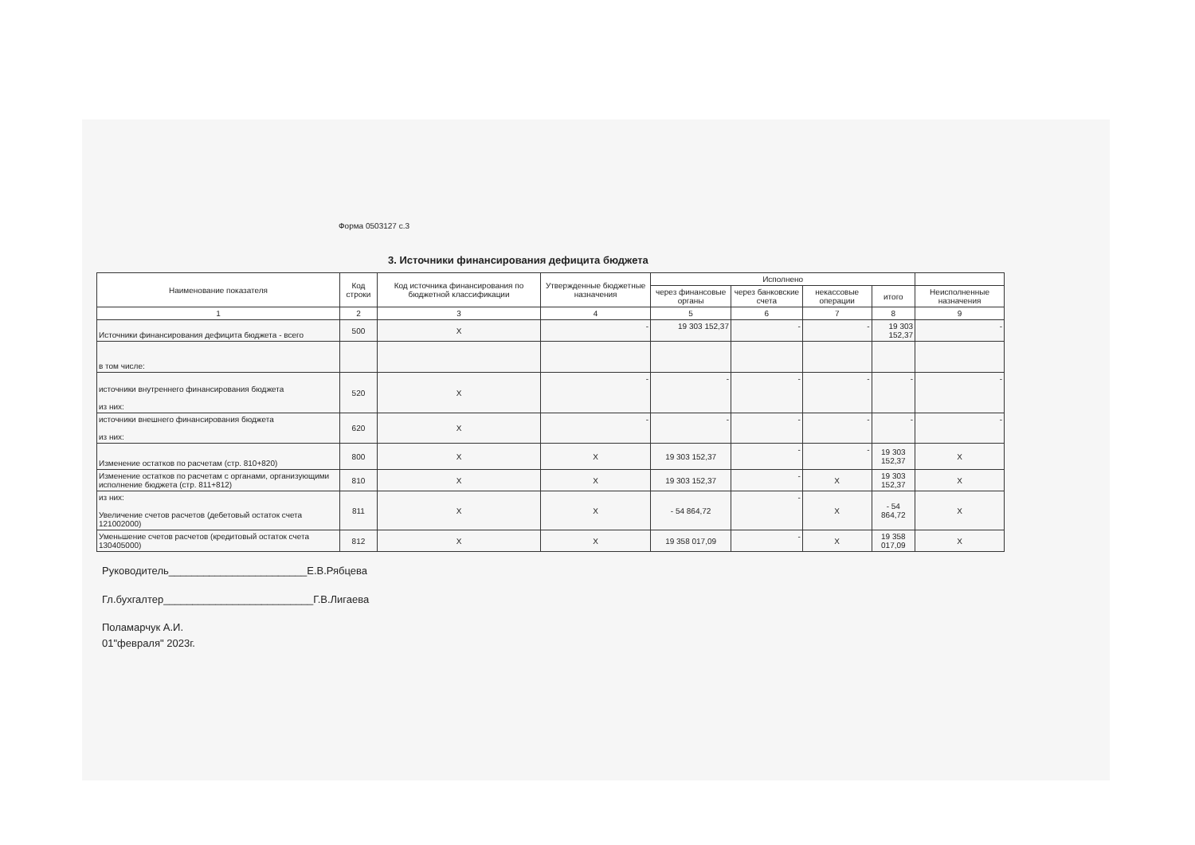Форма 0503127 с.3
3. Источники финансирования дефицита бюджета
| Наименование показателя | Код строки | Код источника финансирования по бюджетной классификации | Утвержденные бюджетные назначения | Исполнено | | | | |
| --- | --- | --- | --- | --- | --- | --- | --- | --- |
| | | | | через финансовые органы | через банковские счета | некассовые операции | итого | Неисполненные назначения |
| 1 | 2 | 3 | 4 | 5 | 6 | 7 | 8 | 9 |
| Источники финансирования дефицита бюджета - всего | 500 | X | - | 19 303 152,37 | - | - | 19 303 152,37 | - |
| в том числе: | | | | | | | | |
| источники внутреннего финансирования бюджета из них: | 520 | X | - | - | - | - | - | - |
| источники внешнего финансирования бюджета из них: | 620 | X | - | - | - | - | - | - |
| Изменение остатков по расчетам (стр. 810+820) | 800 | X | X | 19 303 152,37 | - | - | 19 303 152,37 | X |
| Изменение остатков по расчетам с органами, организующими исполнение бюджета (стр. 811+812) | 810 | X | X | 19 303 152,37 | - | X | 19 303 152,37 | X |
| из них: Увеличение счетов расчетов (дебетовый остаток счета 121002000) | 811 | X | X | - 54 864,72 | - | X | - 54 864,72 | X |
| Уменьшение счетов расчетов (кредитовый остаток счета 130405000) | 812 | X | X | 19 358 017,09 | - | X | 19 358 017,09 | X |
Руководитель________________________Е.В.Рябцева
Гл.бухгалтер__________________________Г.В.Лигаева
Поламарчук А.И.
01"февраля" 2023г.